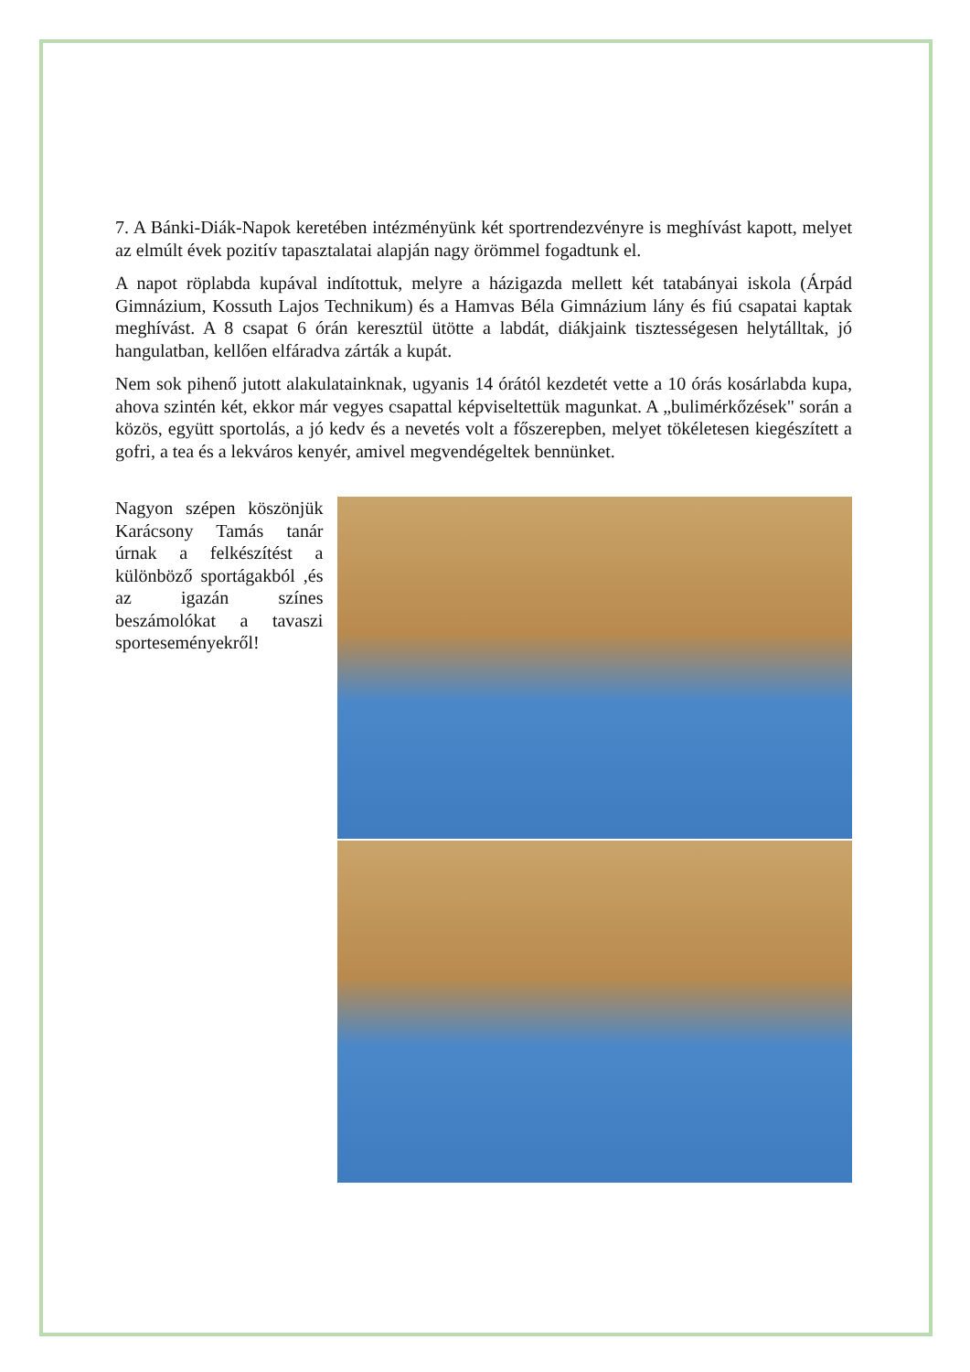7. A Bánki-Diák-Napok keretében intézményünk két sportrendezvényre is meghívást kapott, melyet az elmúlt évek pozitív tapasztalatai alapján nagy örömmel fogadtunk el.
A napot röplabda kupával indítottuk, melyre a házigazda mellett két tatabányai iskola (Árpád Gimnázium, Kossuth Lajos Technikum) és a Hamvas Béla Gimnázium lány és fiú csapatai kaptak meghívást. A 8 csapat 6 órán keresztül ütötte a labdát, diákjaink tisztességesen helytálltak, jó hangulatban, kellően elfáradva zárták a kupát.
Nem sok pihenő jutott alakulatainknak, ugyanis 14 órától kezdetét vette a 10 órás kosárlabda kupa, ahova szintén két, ekkor már vegyes csapattal képviseltettük magunkat. A „bulimérkőzések" során a közös, együtt sportolás, a jó kedv és a nevetés volt a főszerepben, melyet tökéletesen kiegészített a gofri, a tea és a lekváros kenyér, amivel megvendégeltek bennünket.
Nagyon szépen köszönjük Karácsony Tamás tanár úrnak a felkészítést a különböző sportágakból ,és az igazán színes beszámolókat a tavaszi sporteseményekről!